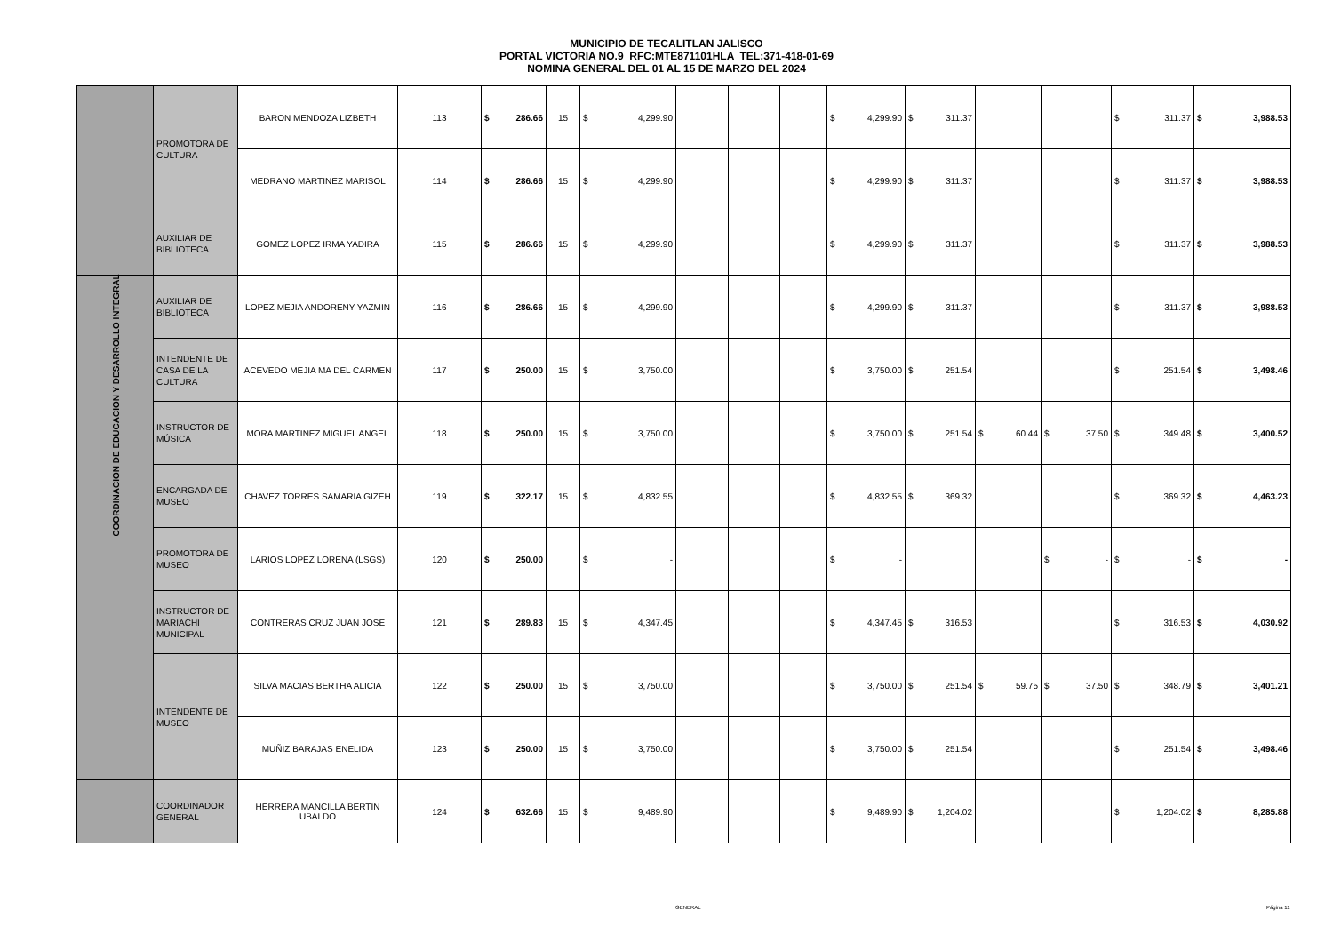MUNICIPIO DE TECALITLAN JALISCO
PORTAL VICTORIA NO.9 RFC:MTE871101HLA TEL:371-418-01-69
NOMINA GENERAL DEL 01 AL 15 DE MARZO DEL 2024
| | PROMOTORA DE CULTURA | BARON MENDOZA LIZBETH | 113 | $ 286.66 | 15 | $ 4,299.90 | | | | $ 4,299.90 | $ 311.37 | | | $ 311.37 | $ 3,988.53 |
| | | MEDRANO MARTINEZ MARISOL | 114 | $ 286.66 | 15 | $ 4,299.90 | | | | $ 4,299.90 | $ 311.37 | | | $ 311.37 | $ 3,988.53 |
| | AUXILIAR DE BIBLIOTECA | GOMEZ LOPEZ IRMA YADIRA | 115 | $ 286.66 | 15 | $ 4,299.90 | | | | $ 4,299.90 | $ 311.37 | | | $ 311.37 | $ 3,988.53 |
| COORDINACION DE EDUCACION Y DESARROLLO INTEGRAL | AUXILIAR DE BIBLIOTECA | LOPEZ MEJIA ANDORENY YAZMIN | 116 | $ 286.66 | 15 | $ 4,299.90 | | | | $ 4,299.90 | $ 311.37 | | | $ 311.37 | $ 3,988.53 |
| | INTENDENTE DE CASA DE LA CULTURA | ACEVEDO MEJIA MA DEL CARMEN | 117 | $ 250.00 | 15 | $ 3,750.00 | | | | $ 3,750.00 | $ 251.54 | | | $ 251.54 | $ 3,498.46 |
| | INSTRUCTOR DE MÚSICA | MORA MARTINEZ MIGUEL ANGEL | 118 | $ 250.00 | 15 | $ 3,750.00 | | | | $ 3,750.00 | $ 251.54 | $ 60.44 | $ 37.50 | $ 349.48 | $ 3,400.52 |
| | ENCARGADA DE MUSEO | CHAVEZ TORRES SAMARIA GIZEH | 119 | $ 322.17 | 15 | $ 4,832.55 | | | | $ 4,832.55 | $ 369.32 | | | $ 369.32 | $ 4,463.23 |
| | PROMOTORA DE MUSEO | LARIOS LOPEZ LORENA (LSGS) | 120 | $ 250.00 | | $ - | | | | $ - | | | $ - | $ - | $ - |
| | INSTRUCTOR DE MARIACHI MUNICIPAL | CONTRERAS CRUZ JUAN JOSE | 121 | $ 289.83 | 15 | $ 4,347.45 | | | | $ 4,347.45 | $ 316.53 | | | $ 316.53 | $ 4,030.92 |
| | INTENDENTE DE MUSEO | SILVA MACIAS BERTHA ALICIA | 122 | $ 250.00 | 15 | $ 3,750.00 | | | | $ 3,750.00 | $ 251.54 | $ 59.75 | $ 37.50 | $ 348.79 | $ 3,401.21 |
| | | MUÑIZ BARAJAS ENELIDA | 123 | $ 250.00 | 15 | $ 3,750.00 | | | | $ 3,750.00 | $ 251.54 | | | $ 251.54 | $ 3,498.46 |
| | COORDINADOR GENERAL | HERRERA MANCILLA BERTIN UBALDO | 124 | $ 632.66 | 15 | $ 9,489.90 | | | | $ 9,489.90 | $ 1,204.02 | | | $ 1,204.02 | $ 8,285.88 |
GENERAL Página 11